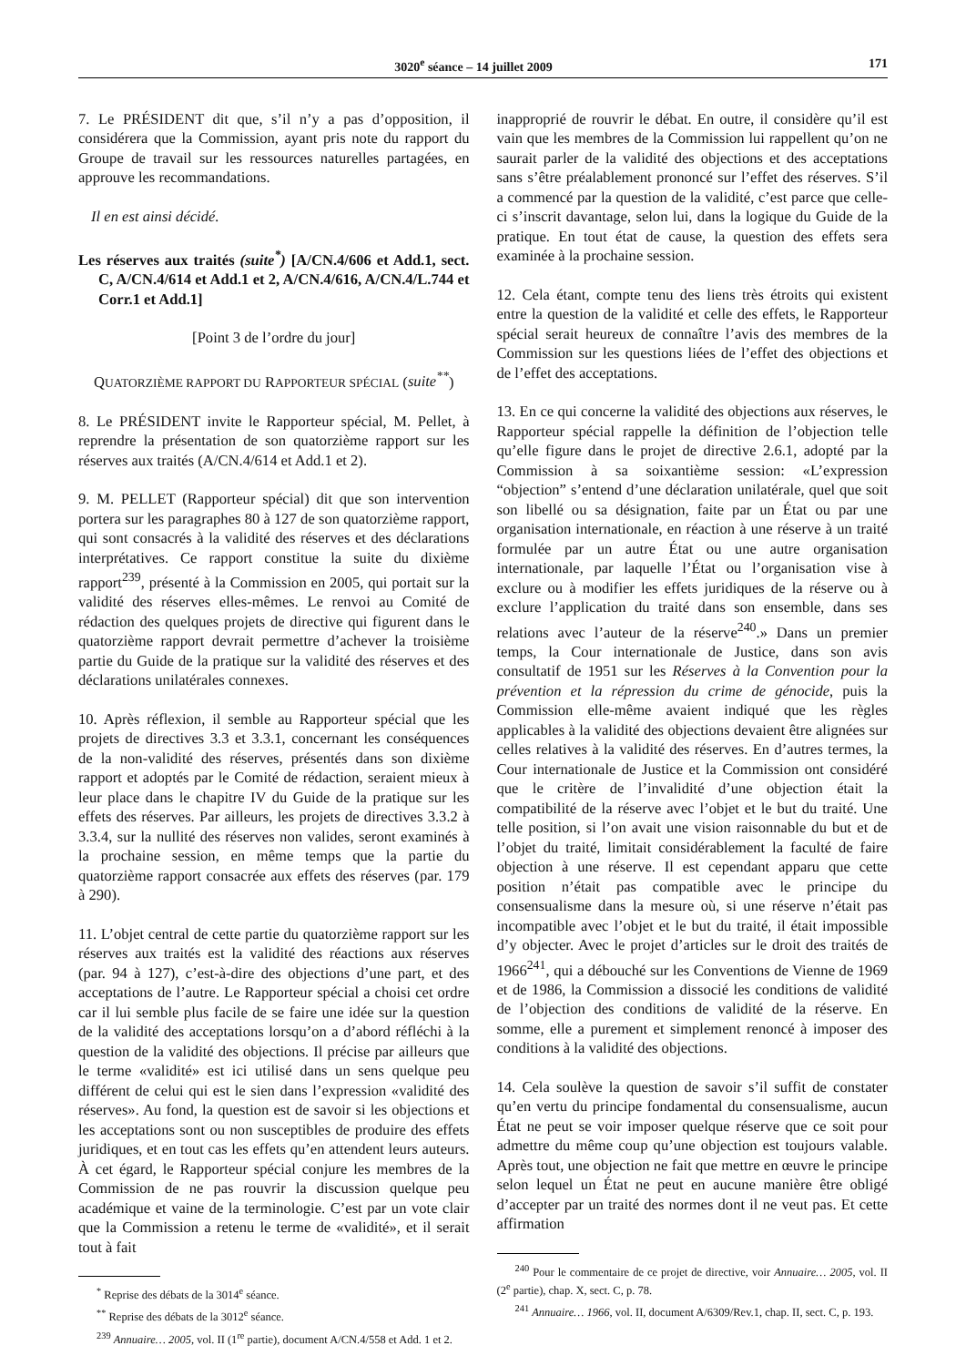3020<sup>e</sup> séance – 14 juillet 2009 171
7. Le PRÉSIDENT dit que, s’il n’y a pas d’opposition, il considérera que la Commission, ayant pris note du rapport du Groupe de travail sur les ressources naturelles partagées, en approuve les recommandations.
Il en est ainsi décidé.
Les réserves aux traités (suite<sup>*</sup>) [A/CN.4/606 et Add.1, sect. C, A/CN.4/614 et Add.1 et 2, A/CN.4/616, A/CN.4/L.744 et Corr.1 et Add.1]
[Point 3 de l’ordre du jour]
QUATORZIÈME RAPPORT DU RAPPORTEUR SPÉCIAL (suite<sup>**</sup>)
8. Le PRÉSIDENT invite le Rapporteur spécial, M. Pellet, à reprendre la présentation de son quatorzième rapport sur les réserves aux traités (A/CN.4/614 et Add.1 et 2).
9. M. PELLET (Rapporteur spécial) dit que son intervention portera sur les paragraphes 80 à 127 de son quatorzième rapport, qui sont consacrés à la validité des réserves et des déclarations interprétatives. Ce rapport constitue la suite du dixième rapport<sup>239</sup>, présenté à la Commission en 2005, qui portait sur la validité des réserves elles-mêmes. Le renvoi au Comité de rédaction des quelques projets de directive qui figurent dans le quatorzième rapport devrait permettre d’achever la troisième partie du Guide de la pratique sur la validité des réserves et des déclarations unilatérales connexes.
10. Après réflexion, il semble au Rapporteur spécial que les projets de directives 3.3 et 3.3.1, concernant les conséquences de la non-validité des réserves, présentés dans son dixième rapport et adoptés par le Comité de rédaction, seraient mieux à leur place dans le chapitre IV du Guide de la pratique sur les effets des réserves. Par ailleurs, les projets de directives 3.3.2 à 3.3.4, sur la nullité des réserves non valides, seront examinés à la prochaine session, en même temps que la partie du quatorzième rapport consacrée aux effets des réserves (par. 179 à 290).
11. L’objet central de cette partie du quatorzième rapport sur les réserves aux traités est la validité des réactions aux réserves (par. 94 à 127), c’est-à-dire des objections d’une part, et des acceptations de l’autre. Le Rapporteur spécial a choisi cet ordre car il lui semble plus facile de se faire une idée sur la question de la validité des acceptations lorsqu’on a d’abord réfléchi à la question de la validité des objections. Il précise par ailleurs que le terme «validité» est ici utilisé dans un sens quelque peu différent de celui qui est le sien dans l’expression «validité des réserves». Au fond, la question est de savoir si les objections et les acceptations sont ou non susceptibles de produire des effets juridiques, et en tout cas les effets qu’en attendent leurs auteurs. À cet égard, le Rapporteur spécial conjure les membres de la Commission de ne pas rouvrir la discussion quelque peu académique et vaine de la terminologie. C’est par un vote clair que la Commission a retenu le terme de «validité», et il serait tout à fait
<sup>*</sup> Reprise des débats de la 3014<sup>e</sup> séance.
<sup>**</sup> Reprise des débats de la 3012<sup>e</sup> séance.
<sup>239</sup> Annuaire… 2005, vol. II (1<sup>re</sup> partie), document A/CN.4/558 et Add. 1 et 2.
inapproprié de rouvrir le débat. En outre, il considère qu’il est vain que les membres de la Commission lui rappellent qu’on ne saurait parler de la validité des objections et des acceptations sans s’être préalablement prononcé sur l’effet des réserves. S’il a commencé par la question de la validité, c’est parce que celle-ci s’inscrit davantage, selon lui, dans la logique du Guide de la pratique. En tout état de cause, la question des effets sera examinée à la prochaine session.
12. Cela étant, compte tenu des liens très étroits qui existent entre la question de la validité et celle des effets, le Rapporteur spécial serait heureux de connaître l’avis des membres de la Commission sur les questions liées de l’effet des objections et de l’effet des acceptations.
13. En ce qui concerne la validité des objections aux réserves, le Rapporteur spécial rappelle la définition de l’objection telle qu’elle figure dans le projet de directive 2.6.1, adopté par la Commission à sa soixantième session: «L’expression “objection” s’entend d’une déclaration unilatérale, quel que soit son libellé ou sa désignation, faite par un État ou par une organisation internationale, en réaction à une réserve à un traité formulée par un autre État ou une autre organisation internationale, par laquelle l’État ou l’organisation vise à exclure ou à modifier les effets juridiques de la réserve ou à exclure l’application du traité dans son ensemble, dans ses relations avec l’auteur de la réserve<sup>240</sup>.» Dans un premier temps, la Cour internationale de Justice, dans son avis consultatif de 1951 sur les Réserves à la Convention pour la prévention et la répression du crime de génocide, puis la Commission elle-même avaient indiqué que les règles applicables à la validité des objections devaient être alignées sur celles relatives à la validité des réserves. En d’autres termes, la Cour internationale de Justice et la Commission ont considéré que le critère de l’invalidité d’une objection était la compatibilité de la réserve avec l’objet et le but du traité. Une telle position, si l’on avait une vision raisonnable du but et de l’objet du traité, limitait considérablement la faculté de faire objection à une réserve. Il est cependant apparu que cette position n’était pas compatible avec le principe du consensualisme dans la mesure où, si une réserve n’était pas incompatible avec l’objet et le but du traité, il était impossible d’y objecter. Avec le projet d’articles sur le droit des traités de 1966<sup>241</sup>, qui a débouché sur les Conventions de Vienne de 1969 et de 1986, la Commission a dissocié les conditions de validité de l’objection des conditions de validité de la réserve. En somme, elle a purement et simplement renoncé à imposer des conditions à la validité des objections.
14. Cela soulève la question de savoir s’il suffit de constater qu’en vertu du principe fondamental du consensualisme, aucun État ne peut se voir imposer quelque réserve que ce soit pour admettre du même coup qu’une objection est toujours valable. Après tout, une objection ne fait que mettre en œuvre le principe selon lequel un État ne peut en aucune manière être obligé d’accepter par un traité des normes dont il ne veut pas. Et cette affirmation
<sup>240</sup> Pour le commentaire de ce projet de directive, voir Annuaire… 2005, vol. II (2<sup>e</sup> partie), chap. X, sect. C, p. 78.
<sup>241</sup> Annuaire… 1966, vol. II, document A/6309/Rev.1, chap. II, sect. C, p. 193.